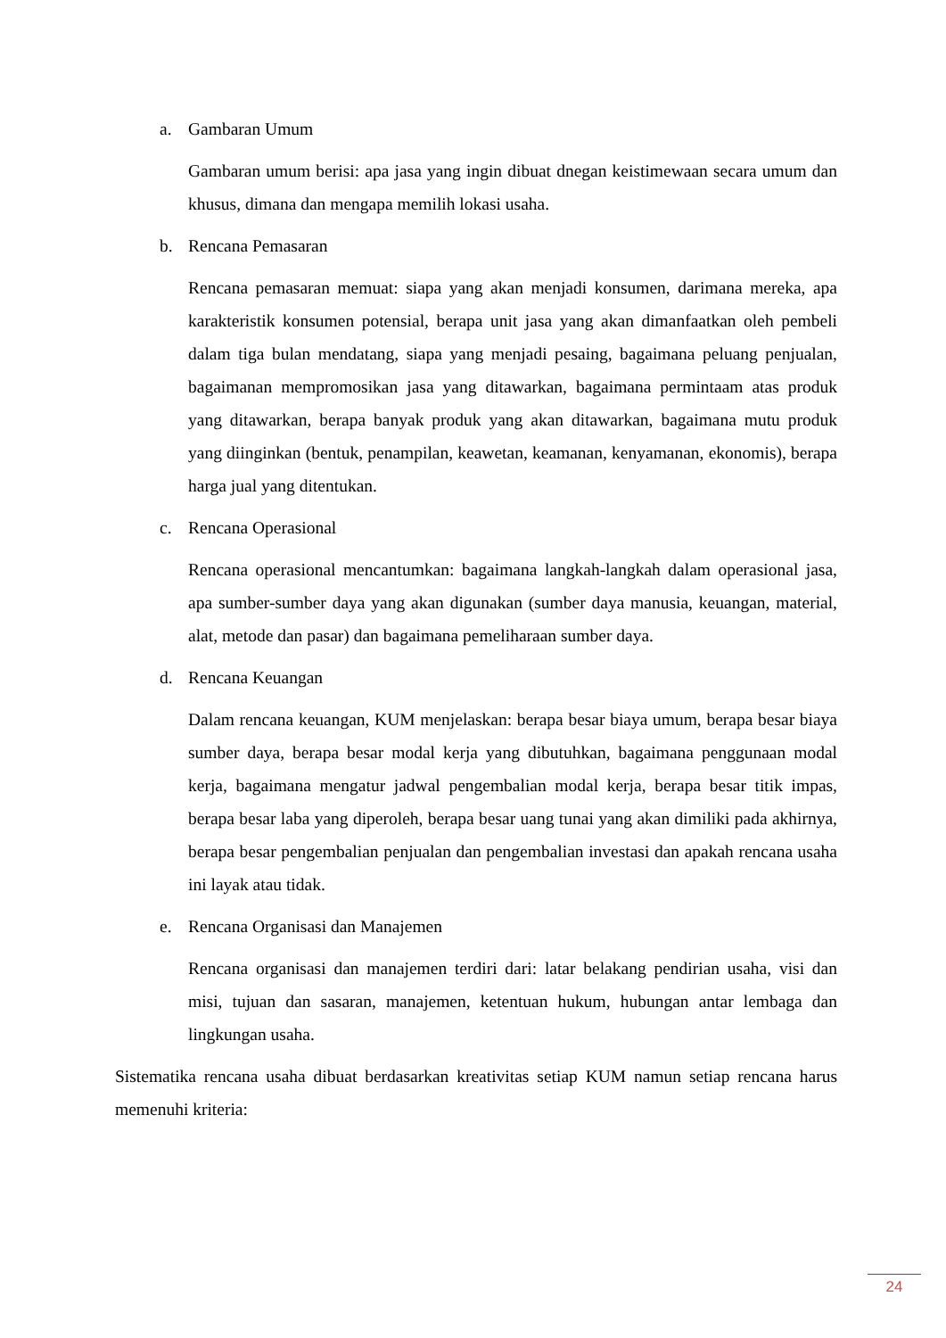a. Gambaran Umum
Gambaran umum berisi: apa jasa yang ingin dibuat dnegan keistimewaan secara umum dan khusus, dimana dan mengapa memilih lokasi usaha.
b. Rencana Pemasaran
Rencana pemasaran memuat: siapa yang akan menjadi konsumen, darimana mereka, apa karakteristik konsumen potensial, berapa unit jasa yang akan dimanfaatkan oleh pembeli dalam tiga bulan mendatang, siapa yang menjadi pesaing, bagaimana peluang penjualan, bagaimanan mempromosikan jasa yang ditawarkan, bagaimana permintaam atas produk yang ditawarkan, berapa banyak produk yang akan ditawarkan, bagaimana mutu produk yang diinginkan (bentuk, penampilan, keawetan, keamanan, kenyamanan, ekonomis), berapa harga jual yang ditentukan.
c. Rencana Operasional
Rencana operasional mencantumkan: bagaimana langkah-langkah dalam operasional jasa, apa sumber-sumber daya yang akan digunakan (sumber daya manusia, keuangan, material, alat, metode dan pasar) dan bagaimana pemeliharaan sumber daya.
d. Rencana Keuangan
Dalam rencana keuangan, KUM menjelaskan: berapa besar biaya umum, berapa besar biaya sumber daya, berapa besar modal kerja yang dibutuhkan, bagaimana penggunaan modal kerja, bagaimana mengatur jadwal pengembalian modal kerja, berapa besar titik impas, berapa besar laba yang diperoleh, berapa besar uang tunai yang akan dimiliki pada akhirnya, berapa besar pengembalian penjualan dan pengembalian investasi dan apakah rencana usaha ini layak atau tidak.
e. Rencana Organisasi dan Manajemen
Rencana organisasi dan manajemen terdiri dari: latar belakang pendirian usaha, visi dan misi, tujuan dan sasaran, manajemen, ketentuan hukum, hubungan antar lembaga dan lingkungan usaha.
Sistematika rencana usaha dibuat berdasarkan kreativitas setiap KUM namun setiap rencana harus memenuhi kriteria:
24